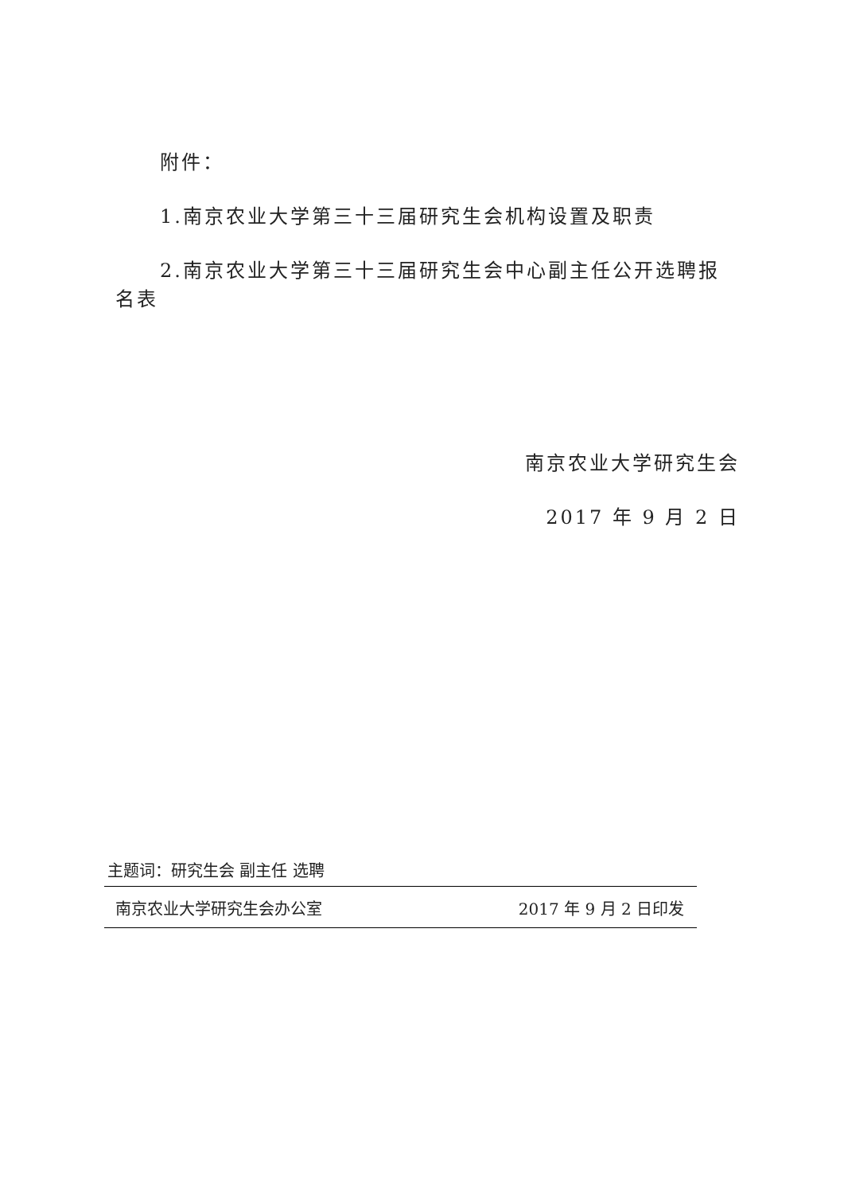附件：
1.南京农业大学第三十三届研究生会机构设置及职责
2.南京农业大学第三十三届研究生会中心副主任公开选聘报名表
南京农业大学研究生会
2017 年 9 月 2 日
主题词：研究生会 副主任 选聘
南京农业大学研究生会办公室 2017 年 9 月 2 日印发